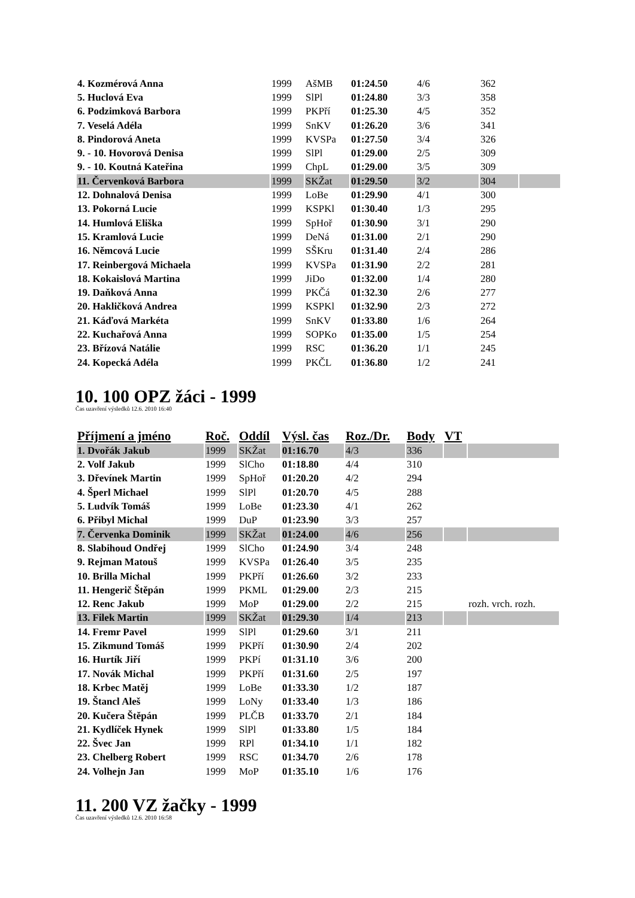| 4. Kozmérová Anna | 1999 | AšMB | 01:24.50 | 4/6 | 362 | |
| 5. Huclová Eva | 1999 | SlPl | 01:24.80 | 3/3 | 358 | |
| 6. Podzimková Barbora | 1999 | PKPří | 01:25.30 | 4/5 | 352 | |
| 7. Veselá Adéla | 1999 | SnKV | 01:26.20 | 3/6 | 341 | |
| 8. Pindorová Aneta | 1999 | KVSPa | 01:27.50 | 3/4 | 326 | |
| 9. - 10. Hovorová Denisa | 1999 | SlPl | 01:29.00 | 2/5 | 309 | |
| 9. - 10. Koutná Kateřina | 1999 | ChpL | 01:29.00 | 3/5 | 309 | |
| 11. Červenková Barbora | 1999 | SKŽat | 01:29.50 | 3/2 | 304 | |
| 12. Dohnalová Denisa | 1999 | LoBe | 01:29.90 | 4/1 | 300 | |
| 13. Pokorná Lucie | 1999 | KSPKl | 01:30.40 | 1/3 | 295 | |
| 14. Humlová Eliška | 1999 | SpHoř | 01:30.90 | 3/1 | 290 | |
| 15. Kramlová Lucie | 1999 | DeNá | 01:31.00 | 2/1 | 290 | |
| 16. Němcová Lucie | 1999 | SŠKru | 01:31.40 | 2/4 | 286 | |
| 17. Reinbergová Michaela | 1999 | KVSPa | 01:31.90 | 2/2 | 281 | |
| 18. Kokaislová Martina | 1999 | JiDo | 01:32.00 | 1/4 | 280 | |
| 19. Daňková Anna | 1999 | PKČá | 01:32.30 | 2/6 | 277 | |
| 20. Hakličková Andrea | 1999 | KSPKl | 01:32.90 | 2/3 | 272 | |
| 21. Káďová Markéta | 1999 | SnKV | 01:33.80 | 1/6 | 264 | |
| 22. Kuchařová Anna | 1999 | SOPKo | 01:35.00 | 1/5 | 254 | |
| 23. Břízová Natálie | 1999 | RSC | 01:36.20 | 1/1 | 245 | |
| 24. Kopecká Adéla | 1999 | PKČL | 01:36.80 | 1/2 | 241 | |
10. 100 OPZ žáci - 1999
Čas uzavření výsledků 12.6. 2010 16:40
| Příjmení a jméno | Roč. | Oddíl | Výsl. čas | Roz./Dr. | Body | VT | |
| --- | --- | --- | --- | --- | --- | --- | --- |
| 1. Dvořák Jakub | 1999 | SKŽat | 01:16.70 | 4/3 | 336 | | |
| 2. Volf Jakub | 1999 | SlCho | 01:18.80 | 4/4 | 310 | | |
| 3. Dřevínek Martin | 1999 | SpHoř | 01:20.20 | 4/2 | 294 | | |
| 4. Šperl Michael | 1999 | SlPl | 01:20.70 | 4/5 | 288 | | |
| 5. Ludvík Tomáš | 1999 | LoBe | 01:23.30 | 4/1 | 262 | | |
| 6. Přibyl Michal | 1999 | DuP | 01:23.90 | 3/3 | 257 | | |
| 7. Červenka Dominik | 1999 | SKŽat | 01:24.00 | 4/6 | 256 | | |
| 8. Slabihoud Ondřej | 1999 | SlCho | 01:24.90 | 3/4 | 248 | | |
| 9. Rejman Matouš | 1999 | KVSPa | 01:26.40 | 3/5 | 235 | | |
| 10. Brilla Michal | 1999 | PKPří | 01:26.60 | 3/2 | 233 | | |
| 11. Hengerič Štěpán | 1999 | PKML | 01:29.00 | 2/3 | 215 | | |
| 12. Renc Jakub | 1999 | MoP | 01:29.00 | 2/2 | 215 | | rozh. vrch. rozh. |
| 13. Filek Martin | 1999 | SKŽat | 01:29.30 | 1/4 | 213 | | |
| 14. Fremr Pavel | 1999 | SlPl | 01:29.60 | 3/1 | 211 | | |
| 15. Zikmund Tomáš | 1999 | PKPří | 01:30.90 | 2/4 | 202 | | |
| 16. Hurtík Jiří | 1999 | PKPí | 01:31.10 | 3/6 | 200 | | |
| 17. Novák Michal | 1999 | PKPří | 01:31.60 | 2/5 | 197 | | |
| 18. Krbec Matěj | 1999 | LoBe | 01:33.30 | 1/2 | 187 | | |
| 19. Štancl Aleš | 1999 | LoNy | 01:33.40 | 1/3 | 186 | | |
| 20. Kučera Štěpán | 1999 | PLČB | 01:33.70 | 2/1 | 184 | | |
| 21. Kydlíček Hynek | 1999 | SlPl | 01:33.80 | 1/5 | 184 | | |
| 22. Švec Jan | 1999 | RPl | 01:34.10 | 1/1 | 182 | | |
| 23. Chelberg Robert | 1999 | RSC | 01:34.70 | 2/6 | 178 | | |
| 24. Volhejn Jan | 1999 | MoP | 01:35.10 | 1/6 | 176 | | |
11. 200 VZ žačky - 1999
Čas uzavření výsledků 12.6. 2010 16:58